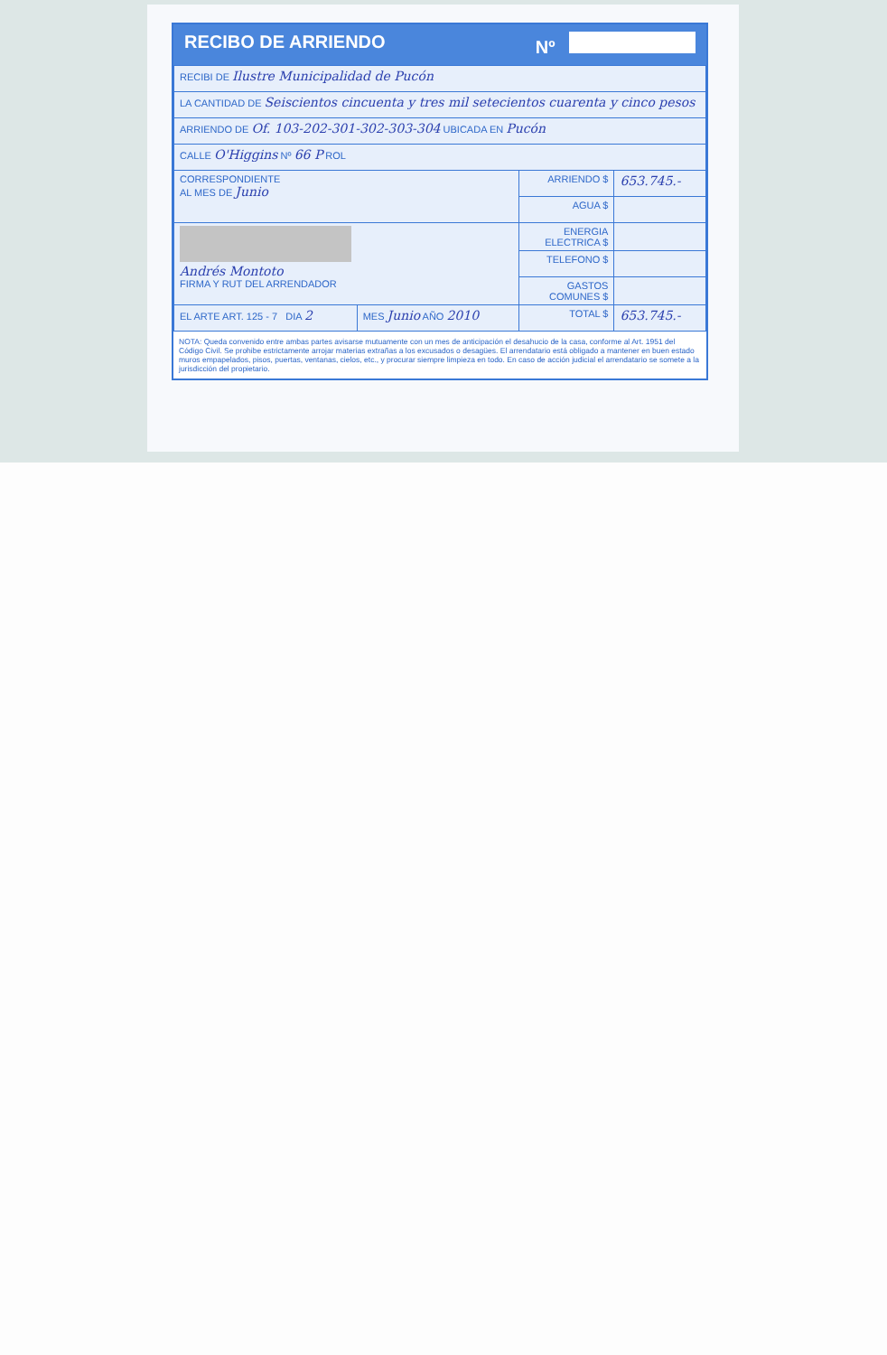RECIBO DE ARRIENDO Nº
| RECIBI DE Ilustre Municipalidad de Pucón | | | |
| LA CANTIDAD DE Seiscientos cincuenta y tres mil setecientos cuarenta y cinco pesos | | | |
| ARRIENDO DE Of. 103-202-301-302-303-304 UBICADA EN Pucón | | | |
| CALLE O'Higgins Nº 66 P ROL | | | |
| CORRESPONDIENTE AL MES DE Junio | | ARRIENDO $ | 653.745.- |
| | | AGUA $ | |
| Andrés Montoto FIRMA Y RUT DEL ARRENDADOR | | ENERGIA ELECTRICA $ | |
| | | TELEFONO $ | |
| | | GASTOS COMUNES $ | |
| EL ARTE ART. 125 - 7 DIA 2 | MES Junio AÑO 2010 | TOTAL $ | 653.745.- |
NOTA: Queda convenido entre ambas partes avisarse mutuamente con un mes de anticipación el desahucio de la casa, conforme al Art. 1951 del Código Civil. Se prohibe estrictamente arrojar materias extrañas a los excusados o desagües. El arrendatario está obligado a mantener en buen estado muros empapelados, pisos, puertas, ventanas, cielos, etc., y procurar siempre limpieza en todo. En caso de acción judicial el arrendatario se somete a la jurisdicción del propietario.